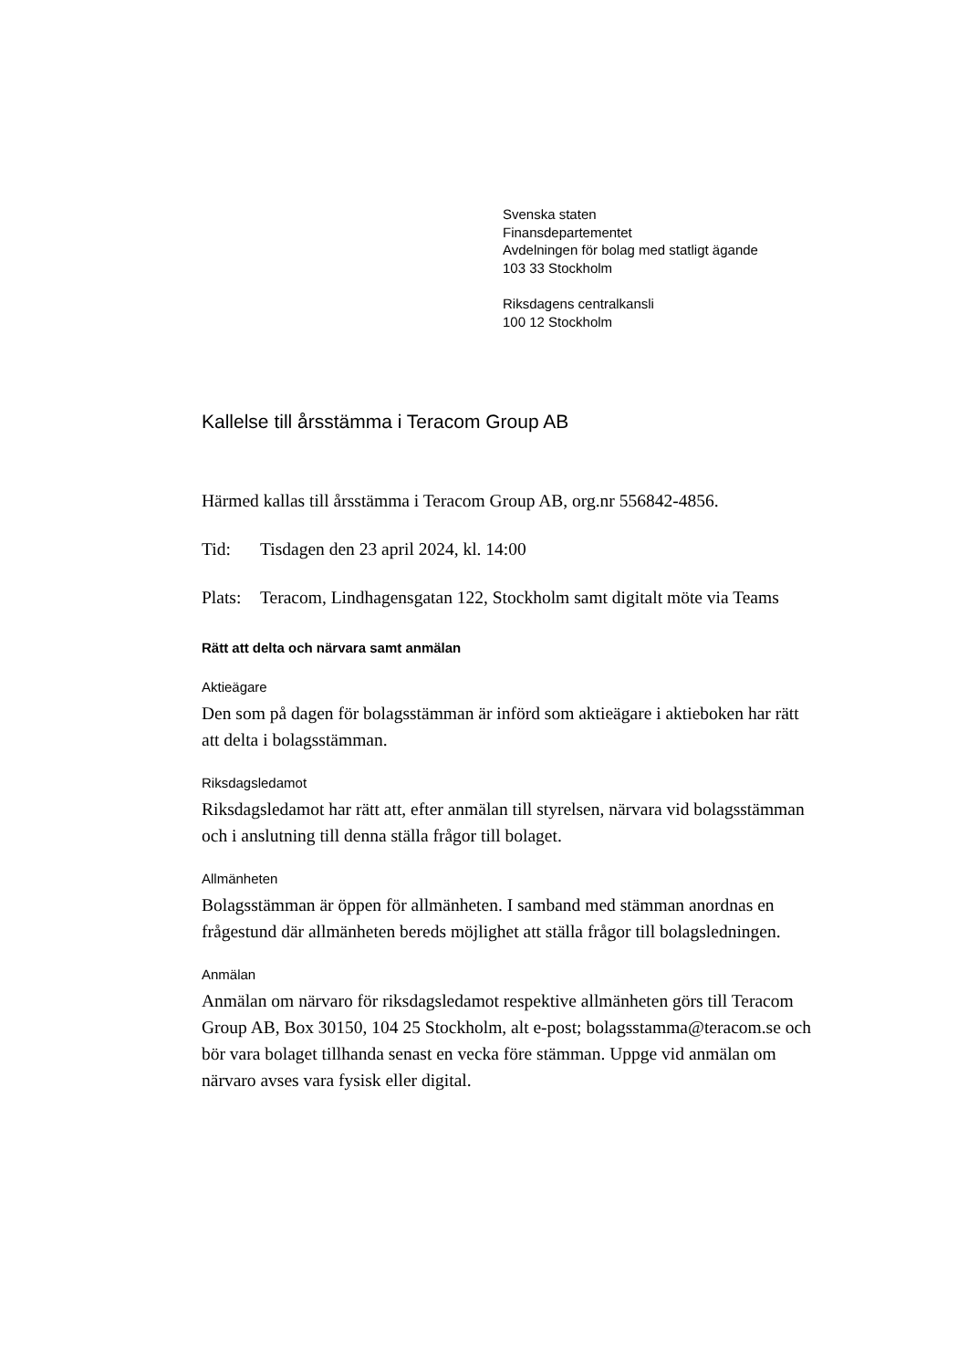Svenska staten
Finansdepartementet
Avdelningen för bolag med statligt ägande
103 33 Stockholm
Riksdagens centralkansli
100 12 Stockholm
Kallelse till årsstämma i Teracom Group AB
Härmed kallas till årsstämma i Teracom Group AB, org.nr 556842-4856.
Tid: Tisdagen den 23 april 2024, kl. 14:00
Plats: Teracom, Lindhagensgatan 122, Stockholm samt digitalt möte via Teams
Rätt att delta och närvara samt anmälan
Aktieägare
Den som på dagen för bolagsstämman är införd som aktieägare i aktieboken har rätt att delta i bolagsstämman.
Riksdagsledamot
Riksdagsledamot har rätt att, efter anmälan till styrelsen, närvara vid bolagsstämman och i anslutning till denna ställa frågor till bolaget.
Allmänheten
Bolagsstämman är öppen för allmänheten. I samband med stämman anordnas en frågestund där allmänheten bereds möjlighet att ställa frågor till bolagsledningen.
Anmälan
Anmälan om närvaro för riksdagsledamot respektive allmänheten görs till Teracom Group AB, Box 30150, 104 25 Stockholm, alt e-post; bolagsstamma@teracom.se och bör vara bolaget tillhanda senast en vecka före stämman. Uppge vid anmälan om närvaro avses vara fysisk eller digital.